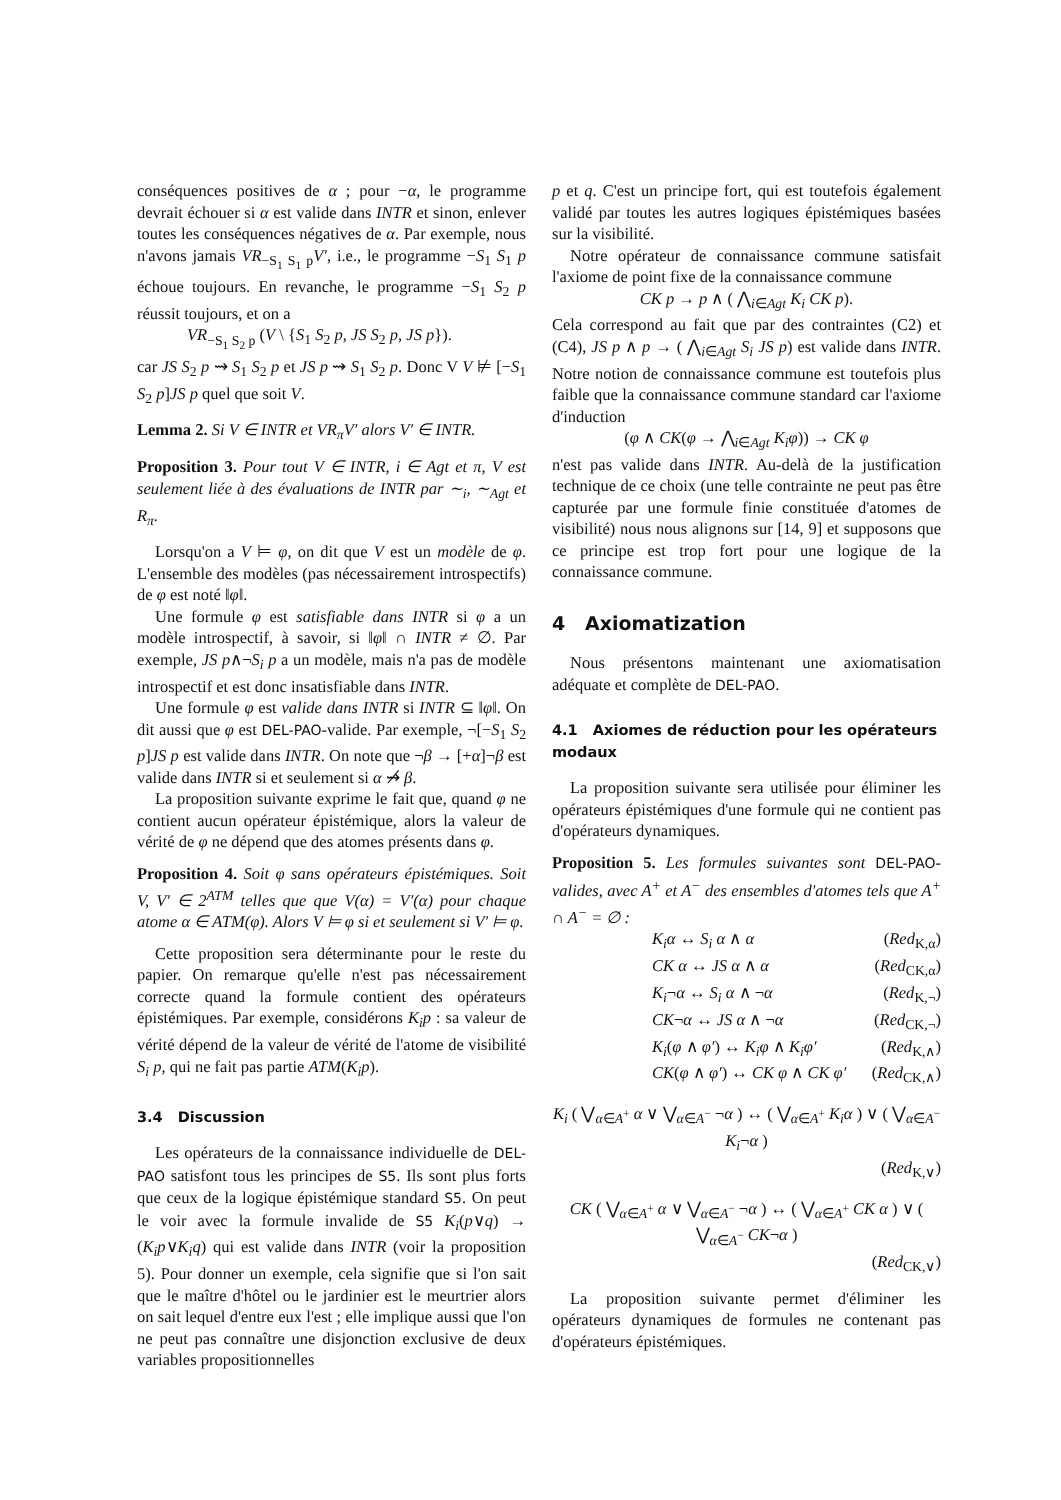conséquences positives de α ; pour −α, le programme devrait échouer si α est valide dans INTR et sinon, enlever toutes les conséquences négatives de α. Par exemple, nous n'avons jamais VR<sub>−S<sub>1</sub> S<sub>1</sub> p</sub>V′, i.e., le programme −S<sub>1</sub> S<sub>1</sub> p échoue toujours. En revanche, le programme −S<sub>1</sub> S<sub>2</sub> p réussit toujours, et on a
VR<sub>−S<sub>1</sub> S<sub>2</sub> p</sub> (V \ {S<sub>1</sub> S<sub>2</sub> p, JS S<sub>2</sub> p, JS p}).
car JS S<sub>2</sub> p ⇝ S<sub>1</sub> S<sub>2</sub> p et JS p ⇝ S<sub>1</sub> S<sub>2</sub> p. Donc V V ⊭ [−S<sub>1</sub> S<sub>2</sub> p]JS p quel que soit V.
Lemma 2. Si V ∈ INTR et VR<sub>π</sub>V′ alors V′ ∈ INTR.
Proposition 3. Pour tout V ∈ INTR, i ∈ Agt et π, V est seulement liée à des évaluations de INTR par ∼<sub>i</sub>, ∼<sub>Agt</sub> et R<sub>π</sub>.
Lorsqu'on a V ⊨ φ, on dit que V est un modèle de φ. L'ensemble des modèles (pas nécessairement introspectifs) de φ est noté ‖φ‖.
Une formule φ est satisfiable dans INTR si φ a un modèle introspectif, à savoir, si ‖φ‖ ∩ INTR ≠ ∅. Par exemple, JS p∧¬S<sub>i</sub> p a un modèle, mais n'a pas de modèle introspectif et est donc insatisfiable dans INTR.
Une formule φ est valide dans INTR si INTR ⊆ ‖φ‖. On dit aussi que φ est DEL-PAO-valide. Par exemple, ¬[−S<sub>1</sub> S<sub>2</sub> p]JS p est valide dans INTR. On note que ¬β → [+α]¬β est valide dans INTR si et seulement si α ⇝̸ β.
La proposition suivante exprime le fait que, quand φ ne contient aucun opérateur épistémique, alors la valeur de vérité de φ ne dépend que des atomes présents dans φ.
Proposition 4. Soit φ sans opérateurs épistémiques. Soit V, V′ ∈ 2<sup>ATM</sup> telles que que V(α) = V′(α) pour chaque atome α ∈ ATM(φ). Alors V ⊨ φ si et seulement si V′ ⊨ φ.
Cette proposition sera déterminante pour le reste du papier. On remarque qu'elle n'est pas nécessairement correcte quand la formule contient des opérateurs épistémiques. Par exemple, considérons K<sub>i</sub>p : sa valeur de vérité dépend de la valeur de vérité de l'atome de visibilité S<sub>i</sub> p, qui ne fait pas partie ATM(K<sub>i</sub>p).
3.4 Discussion
Les opérateurs de la connaissance individuelle de DEL-PAO satisfont tous les principes de S5. Ils sont plus forts que ceux de la logique épistémique standard S5. On peut le voir avec la formule invalide de S5 K<sub>i</sub>(p∨q) → (K<sub>i</sub>p∨K<sub>i</sub>q) qui est valide dans INTR (voir la proposition 5). Pour donner un exemple, cela signifie que si l'on sait que le maître d'hôtel ou le jardinier est le meurtrier alors on sait lequel d'entre eux l'est ; elle implique aussi que l'on ne peut pas connaître une disjonction exclusive de deux variables propositionnelles
p et q. C'est un principe fort, qui est toutefois également validé par toutes les autres logiques épistémiques basées sur la visibilité.
Notre opérateur de connaissance commune satisfait l'axiome de point fixe de la connaissance commune
CK p → p ∧ ( ⋀<sub>i∈Agt</sub> K<sub>i</sub> CK p).
Cela correspond au fait que par des contraintes (C2) et (C4), JS p ∧ p → ( ⋀<sub>i∈Agt</sub> S<sub>i</sub> JS p) est valide dans INTR. Notre notion de connaissance commune est toutefois plus faible que la connaissance commune standard car l'axiome d'induction
(φ ∧ CK(φ → ⋀<sub>i∈Agt</sub> K<sub>i</sub>φ)) → CK φ
n'est pas valide dans INTR. Au-delà de la justification technique de ce choix (une telle contrainte ne peut pas être capturée par une formule finie constituée d'atomes de visibilité) nous nous alignons sur [14, 9] et supposons que ce principe est trop fort pour une logique de la connaissance commune.
4 Axiomatization
Nous présentons maintenant une axiomatisation adéquate et complète de DEL-PAO.
4.1 Axiomes de réduction pour les opérateurs modaux
La proposition suivante sera utilisée pour éliminer les opérateurs épistémiques d'une formule qui ne contient pas d'opérateurs dynamiques.
Proposition 5. Les formules suivantes sont DEL-PAO-valides, avec A<sup>+</sup> et A<sup>−</sup> des ensembles d'atomes tels que A<sup>+</sup> ∩ A<sup>−</sup> = ∅ :
K<sub>i</sub>α ↔ S<sub>i</sub> α ∧ α (Red<sub>K,α</sub>)
CK α ↔ JS α ∧ α (Red<sub>CK,α</sub>)
K<sub>i</sub>¬α ↔ S<sub>i</sub> α ∧ ¬α (Red<sub>K,¬</sub>)
CK¬α ↔ JS α ∧ ¬α (Red<sub>CK,¬</sub>)
K<sub>i</sub>(φ ∧ φ′) ↔ K<sub>i</sub>φ ∧ K<sub>i</sub>φ′ (Red<sub>K,∧</sub>)
CK(φ ∧ φ′) ↔ CK φ ∧ CK φ′ (Red<sub>CK,∧</sub>)
K<sub>i</sub> ( ⋁<sub>α∈A<sup>+</sup></sub> α ∨ ⋁<sub>α∈A<sup>−</sup></sub> ¬α ) ↔ ( ⋁<sub>α∈A<sup>+</sup></sub> K<sub>i</sub>α ) ∨ ( ⋁<sub>α∈A<sup>−</sup></sub> K<sub>i</sub>¬α )
(Red<sub>K,∨</sub>)
CK ( ⋁<sub>α∈A<sup>+</sup></sub> α ∨ ⋁<sub>α∈A<sup>−</sup></sub> ¬α ) ↔ ( ⋁<sub>α∈A<sup>+</sup></sub> CK α ) ∨ ( ⋁<sub>α∈A<sup>−</sup></sub> CK¬α )
(Red<sub>CK,∨</sub>)
La proposition suivante permet d'éliminer les opérateurs dynamiques de formules ne contenant pas d'opérateurs épistémiques.